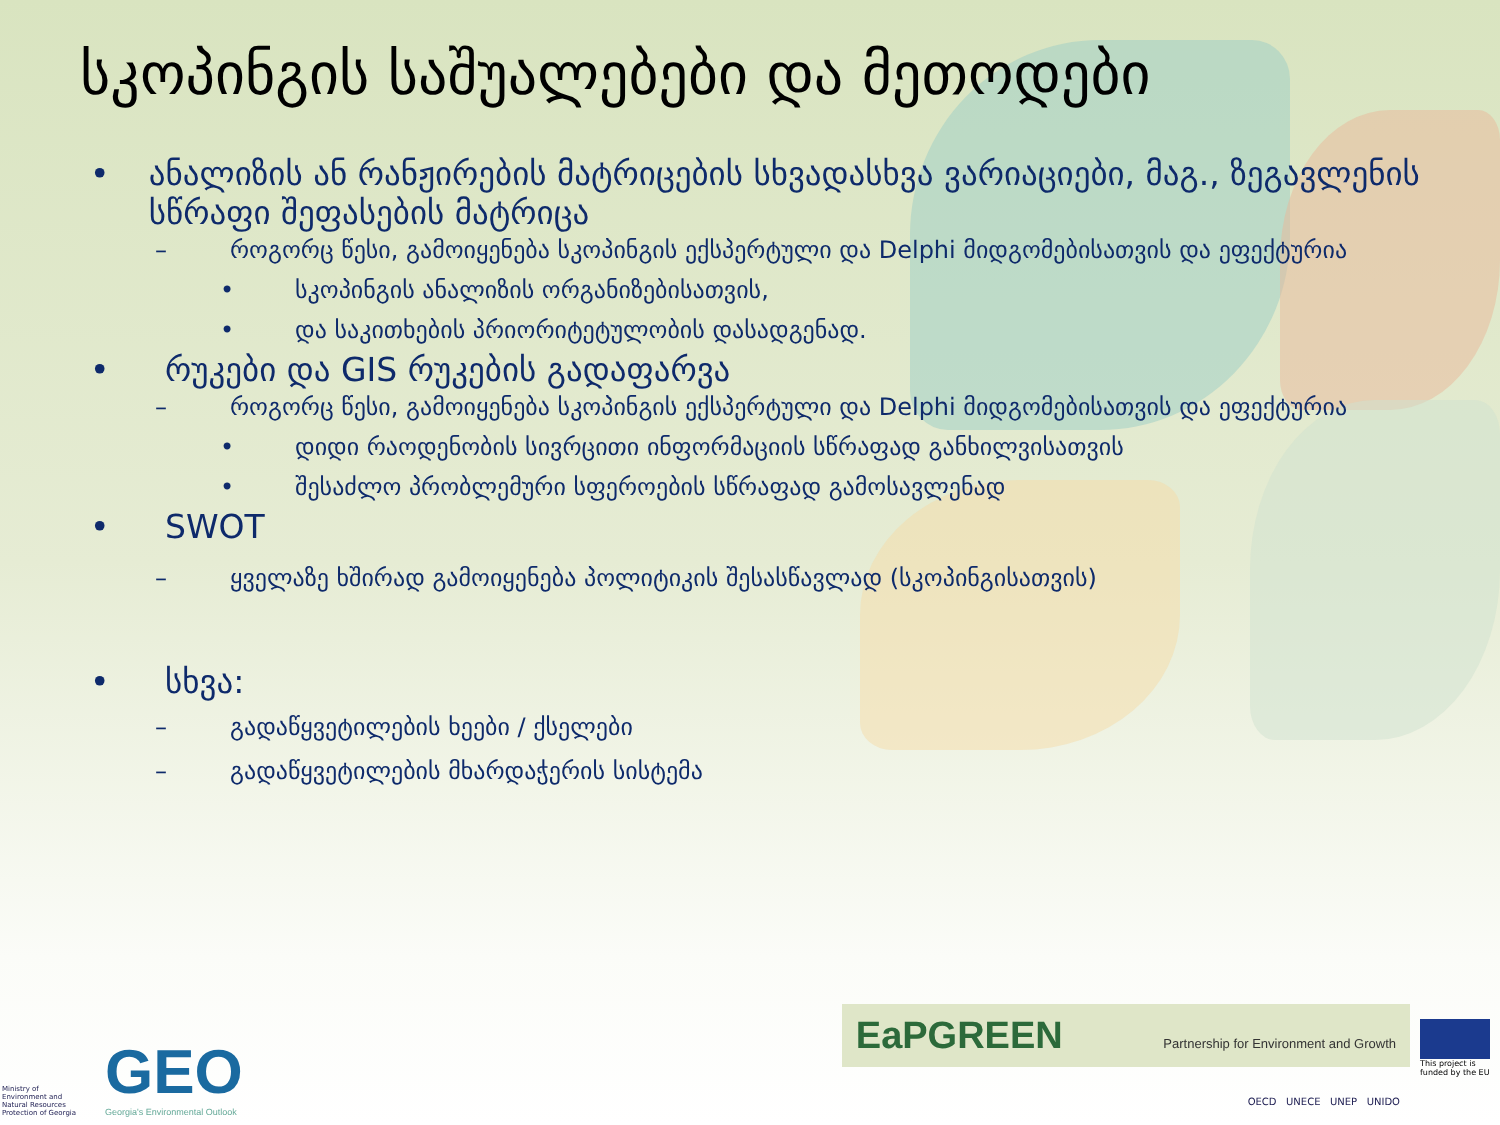სკოპინგის საშუალებები და მეთოდები
• ანალიზის ან რანჟირების მატრიცების სხვადასხვა ვარიაციები, მაგ., ზეგავლენის სწრაფი შეფასების მატრიცა
– როგორც წესი, გამოიყენება სკოპინგის ექსპერტული და Delphi მიდგომებისათვის და ეფექტურია
• სკოპინგის ანალიზის ორგანიზებისათვის,
• და საკითხების პრიორიტეტულობის დასადგენად.
• რუკები და GIS რუკების გადაფარვა
– როგორც წესი, გამოიყენება სკოპინგის ექსპერტული და Delphi მიდგომებისათვის და ეფექტურია
• დიდი რაოდენობის სივრცითი ინფორმაციის სწრაფად განხილვისათვის
• შესაძლო პრობლემური სფეროების სწრაფად გამოსავლენად
• SWOT
– ყველაზე ხშირად გამოიყენება პოლიტიკის შესასწავლად (სკოპინგისათვის)
• სხვა:
– გადაწყვეტილების ხეები / ქსელები
– გადაწყვეტილების მხარდაჭერის სისტემა
Ministry of Environment and Natural Resources Protection of Georgia
GEO
Georgia's Environmental Outlook
EaPGREEN Partnership for Environment and Growth
This project is funded by the EU
OECD UNECE UNEP UNIDO